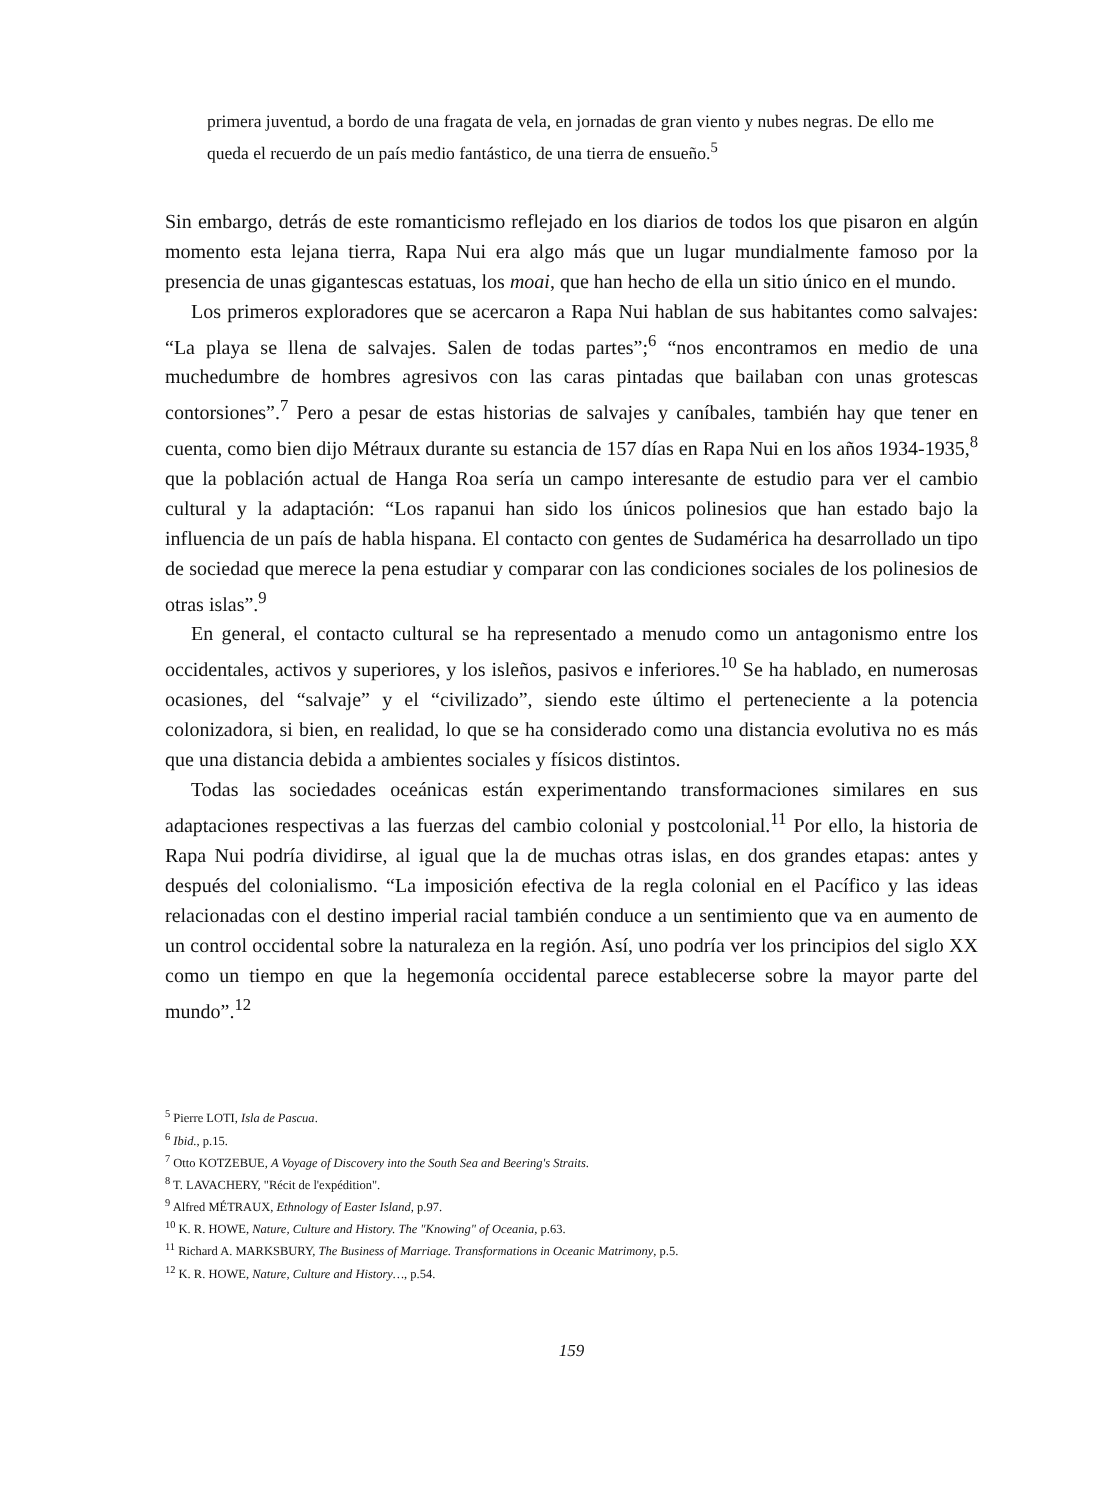primera juventud, a bordo de una fragata de vela, en jornadas de gran viento y nubes negras. De ello me queda el recuerdo de un país medio fantástico, de una tierra de ensueño.<sup>5</sup>
Sin embargo, detrás de este romanticismo reflejado en los diarios de todos los que pisaron en algún momento esta lejana tierra, Rapa Nui era algo más que un lugar mundialmente famoso por la presencia de unas gigantescas estatuas, los moai, que han hecho de ella un sitio único en el mundo.
Los primeros exploradores que se acercaron a Rapa Nui hablan de sus habitantes como salvajes: “La playa se llena de salvajes. Salen de todas partes”;<sup>6</sup> “nos encontramos en medio de una muchedumbre de hombres agresivos con las caras pintadas que bailaban con unas grotescas contorsiones”.<sup>7</sup> Pero a pesar de estas historias de salvajes y caníbales, también hay que tener en cuenta, como bien dijo Métraux durante su estancia de 157 días en Rapa Nui en los años 1934-1935,<sup>8</sup> que la población actual de Hanga Roa sería un campo interesante de estudio para ver el cambio cultural y la adaptación: “Los rapanui han sido los únicos polinesios que han estado bajo la influencia de un país de habla hispana. El contacto con gentes de Sudamérica ha desarrollado un tipo de sociedad que merece la pena estudiar y comparar con las condiciones sociales de los polinesios de otras islas”.<sup>9</sup>
En general, el contacto cultural se ha representado a menudo como un antagonismo entre los occidentales, activos y superiores, y los isleños, pasivos e inferiores.<sup>10</sup> Se ha hablado, en numerosas ocasiones, del “salvaje” y el “civilizado”, siendo este último el perteneciente a la potencia colonizadora, si bien, en realidad, lo que se ha considerado como una distancia evolutiva no es más que una distancia debida a ambientes sociales y físicos distintos.
Todas las sociedades oceánicas están experimentando transformaciones similares en sus adaptaciones respectivas a las fuerzas del cambio colonial y postcolonial.<sup>11</sup> Por ello, la historia de Rapa Nui podría dividirse, al igual que la de muchas otras islas, en dos grandes etapas: antes y después del colonialismo. “La imposición efectiva de la regla colonial en el Pacífico y las ideas relacionadas con el destino imperial racial también conduce a un sentimiento que va en aumento de un control occidental sobre la naturaleza en la región. Así, uno podría ver los principios del siglo XX como un tiempo en que la hegemonía occidental parece establecerse sobre la mayor parte del mundo”.<sup>12</sup>
<sup>5</sup> Pierre LOTI, Isla de Pascua.
<sup>6</sup> Ibid., p.15.
<sup>7</sup> Otto KOTZEBUE, A Voyage of Discovery into the South Sea and Beering's Straits.
<sup>8</sup> T. LAVACHERY, "Récit de l'expédition".
<sup>9</sup> Alfred MÉTRAUX, Ethnology of Easter Island, p.97.
<sup>10</sup> K. R. HOWE, Nature, Culture and History. The "Knowing" of Oceania, p.63.
<sup>11</sup> Richard A. MARKSBURY, The Business of Marriage. Transformations in Oceanic Matrimony, p.5.
<sup>12</sup> K. R. HOWE, Nature, Culture and History…, p.54.
159